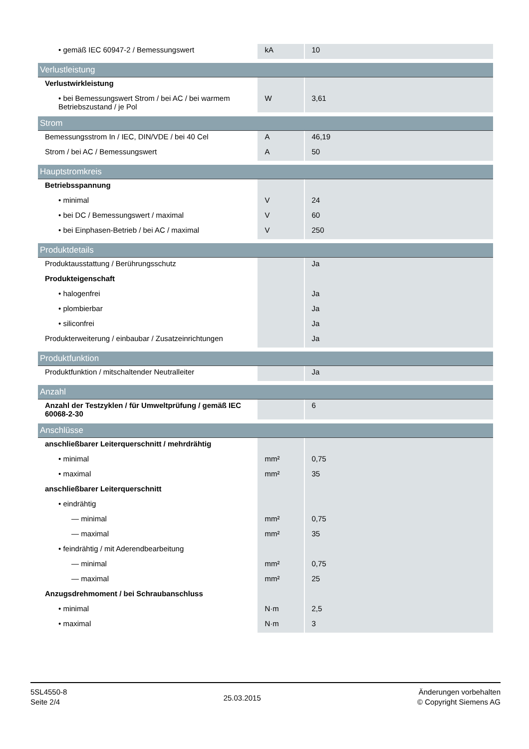| • gemäß IEC 60947-2 / Bemessungswert | kA | 10 |
| Verlustleistung | | |
| Verlustwirkleistung | | |
| • bei Bemessungswert Strom / bei AC / bei warmem Betriebszustand / je Pol | W | 3,61 |
| Strom | | |
| Bemessungsstrom In / IEC, DIN/VDE / bei 40 Cel | A | 46,19 |
| Strom / bei AC / Bemessungswert | A | 50 |
| Hauptstromkreis | | |
| Betriebsspannung | | |
| • minimal | V | 24 |
| • bei DC / Bemessungswert / maximal | V | 60 |
| • bei Einphasen-Betrieb / bei AC / maximal | V | 250 |
| Produktdetails | | |
| Produktausstattung / Berührungsschutz | | Ja |
| Produkteigenschaft | | |
| • halogenfrei | | Ja |
| • plombierbar | | Ja |
| • siliconfrei | | Ja |
| Produkterweiterung / einbaubar / Zusatzeinrichtungen | | Ja |
| Produktfunktion | | |
| Produktfunktion / mitschaltender Neutralleiter | | Ja |
| Anzahl | | |
| Anzahl der Testzyklen / für Umweltprüfung / gemäß IEC 60068-2-30 | | 6 |
| Anschlüsse | | |
| anschließbarer Leiterquerschnitt / mehrdrähtig | | |
| • minimal | mm² | 0,75 |
| • maximal | mm² | 35 |
| anschließbarer Leiterquerschnitt | | |
| • eindrähtig | | |
| — minimal | mm² | 0,75 |
| — maximal | mm² | 35 |
| • feindrähtig / mit Aderendbearbeitung | | |
| — minimal | mm² | 0,75 |
| — maximal | mm² | 25 |
| Anzugsdrehmoment / bei Schraubanschluss | | |
| • minimal | N·m | 2,5 |
| • maximal | N·m | 3 |
5SL4550-8
Seite 2/4
25.03.2015
Änderungen vorbehalten
© Copyright Siemens AG